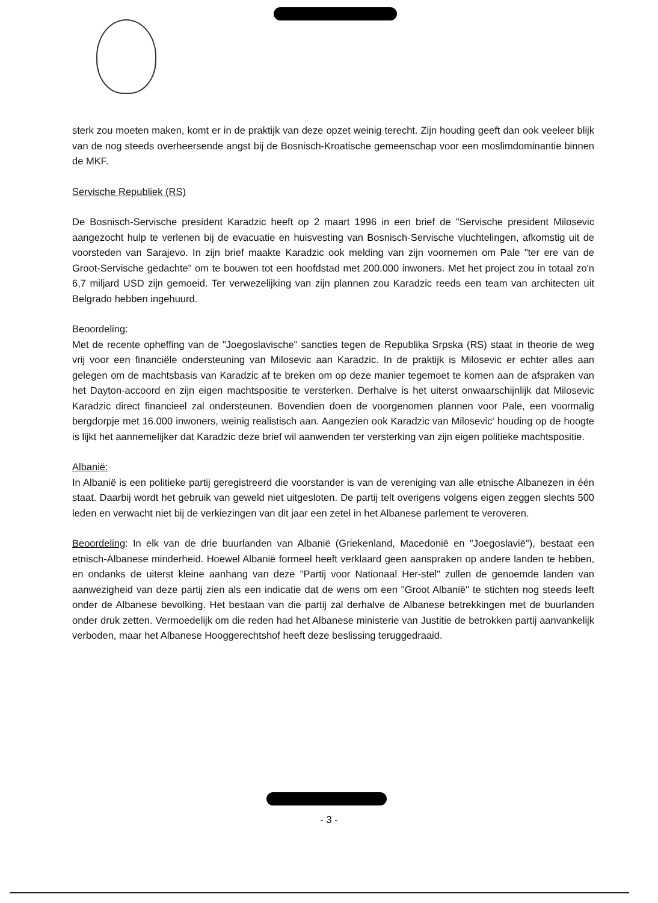sterk zou moeten maken, komt er in de praktijk van deze opzet weinig terecht. Zijn houding geeft dan ook veeleer blijk van de nog steeds overheersende angst bij de Bosnisch-Kroatische gemeenschap voor een moslimdominantie binnen de MKF.
Servische Republiek (RS)
De Bosnisch-Servische president Karadzic heeft op 2 maart 1996 in een brief de "Servische president Milosevic aangezocht hulp te verlenen bij de evacuatie en huisvesting van Bosnisch-Servische vluchtelingen, afkomstig uit de voorsteden van Sarajevo. In zijn brief maakte Karadzic ook melding van zijn voornemen om Pale "ter ere van de Groot-Servische gedachte" om te bouwen tot een hoofdstad met 200.000 inwoners. Met het project zou in totaal zo'n 6,7 miljard USD zijn gemoeid. Ter verwezelijking van zijn plannen zou Karadzic reeds een team van architecten uit Belgrado hebben ingehuurd.
Beoordeling:
Met de recente opheffing van de "Joegoslavische" sancties tegen de Republika Srpska (RS) staat in theorie de weg vrij voor een financiële ondersteuning van Milosevic aan Karadzic. In de praktijk is Milosevic er echter alles aan gelegen om de machtsbasis van Karadzic af te breken om op deze manier tegemoet te komen aan de afspraken van het Dayton-accoord en zijn eigen machtspositie te versterken. Derhalve is het uiterst onwaarschijnlijk dat Milosevic Karadzic direct financieel zal ondersteunen. Bovendien doen de voorgenomen plannen voor Pale, een voormalig bergdorpje met 16.000 inwoners, weinig realistisch aan. Aangezien ook Karadzic van Milosevic' houding op de hoogte is lijkt het aannemelijker dat Karadzic deze brief wil aanwenden ter versterking van zijn eigen politieke machtspositie.
Albanië:
In Albanië is een politieke partij geregistreerd die voorstander is van de vereniging van alle etnische Albanezen in één staat. Daarbij wordt het gebruik van geweld niet uitgesloten. De partij telt overigens volgens eigen zeggen slechts 500 leden en verwacht niet bij de verkiezingen van dit jaar een zetel in het Albanese parlement te veroveren.
Beoordeling: In elk van de drie buurlanden van Albanië (Griekenland, Macedonië en "Joegoslavië"), bestaat een etnisch-Albanese minderheid. Hoewel Albanië formeel heeft verklaard geen aanspraken op andere landen te hebben, en ondanks de uiterst kleine aanhang van deze "Partij voor Nationaal Her-stel" zullen de genoemde landen van aanwezigheid van deze partij zien als een indicatie dat de wens om een "Groot Albanië" te stichten nog steeds leeft onder de Albanese bevolking. Het bestaan van die partij zal derhalve de Albanese betrekkingen met de buurlanden onder druk zetten. Vermoedelijk om die reden had het Albanese ministerie van Justitie de betrokken partij aanvankelijk verboden, maar het Albanese Hooggerechtshof heeft deze beslissing teruggedraaid.
- 3 -